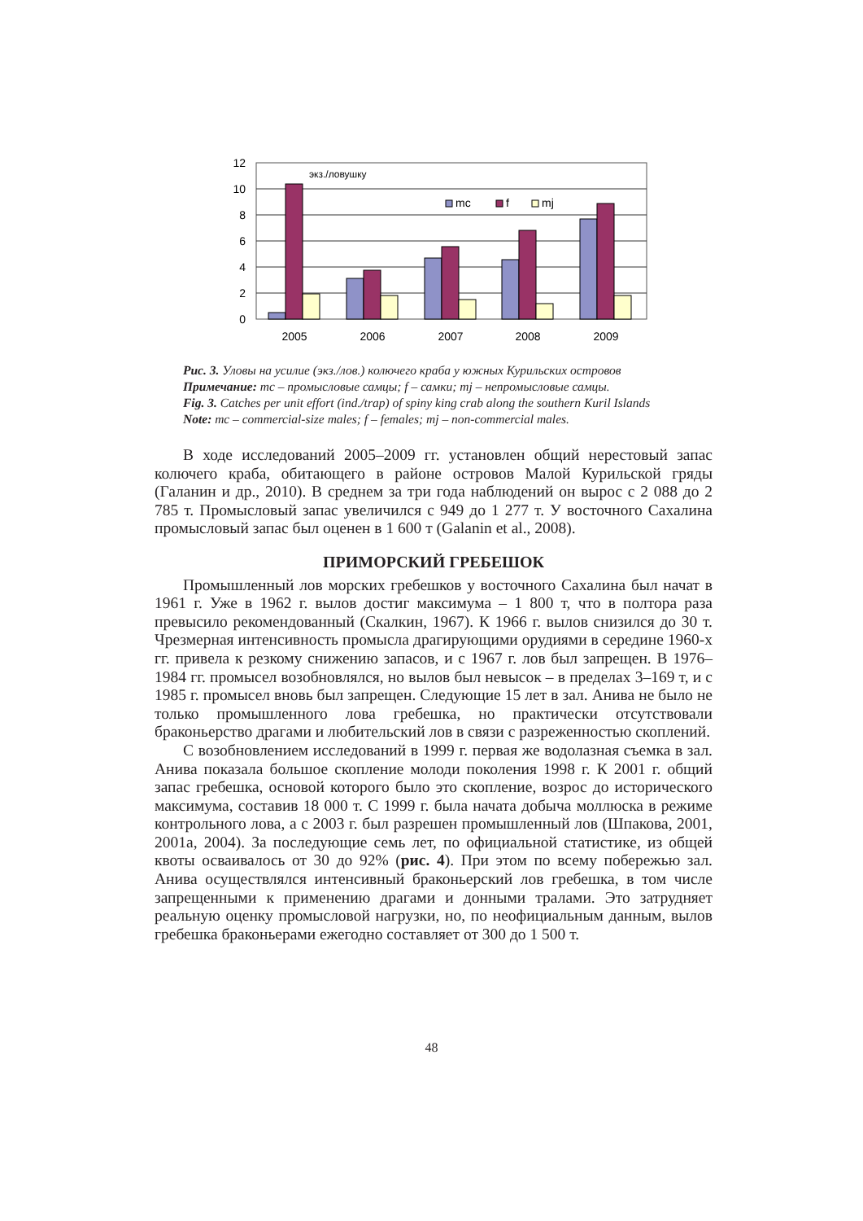0
2
4
6
8
10
12
экз./ловушку
mc
f
mj
2005
2006
2007
2008
2009
Рис. 3. Уловы на усилие (экз./лов.) колючего краба у южных Курильских островов
Примечание: mc – промысловые самцы; f – самки; mj – непромысловые самцы.
Fig. 3. Catches per unit effort (ind./trap) of spiny king crab along the southern Kuril Islands
Note: mc – commercial-size males; f – females; mj – non-commercial males.
В ходе исследований 2005–2009 гг. установлен общий нерестовый запас колючего краба, обитающего в районе островов Малой Курильской гряды (Галанин и др., 2010). В среднем за три года наблюдений он вырос с 2 088 до 2 785 т. Промысловый запас увеличился с 949 до 1 277 т. У восточного Сахалина промысловый запас был оценен в 1 600 т (Galanin et al., 2008).
ПРИМОРСКИЙ ГРЕБЕШОК
Промышленный лов морских гребешков у восточного Сахалина был начат в 1961 г. Уже в 1962 г. вылов достиг максимума – 1 800 т, что в полтора раза превысило рекомендованный (Скалкин, 1967). К 1966 г. вылов снизился до 30 т. Чрезмерная интенсивность промысла драгирующими орудиями в середине 1960-х гг. привела к резкому снижению запасов, и с 1967 г. лов был запрещен. В 1976–1984 гг. промысел возобновлялся, но вылов был невысок – в пределах 3–169 т, и с 1985 г. промысел вновь был запрещен. Следующие 15 лет в зал. Анива не было не только промышленного лова гребешка, но практически отсутствовали браконьерство драгами и любительский лов в связи с разреженностью скоплений.
С возобновлением исследований в 1999 г. первая же водолазная съемка в зал. Анива показала большое скопление молоди поколения 1998 г. К 2001 г. общий запас гребешка, основой которого было это скопление, возрос до исторического максимума, составив 18 000 т. С 1999 г. была начата добыча моллюска в режиме контрольного лова, а с 2003 г. был разрешен промышленный лов (Шпакова, 2001, 2001а, 2004). За последующие семь лет, по официальной статистике, из общей квоты осваивалось от 30 до 92% (рис. 4). При этом по всему побережью зал. Анива осуществлялся интенсивный браконьерский лов гребешка, в том числе запрещенными к применению драгами и донными тралами. Это затрудняет реальную оценку промысловой нагрузки, но, по неофициальным данным, вылов гребешка браконьерами ежегодно составляет от 300 до 1 500 т.
48